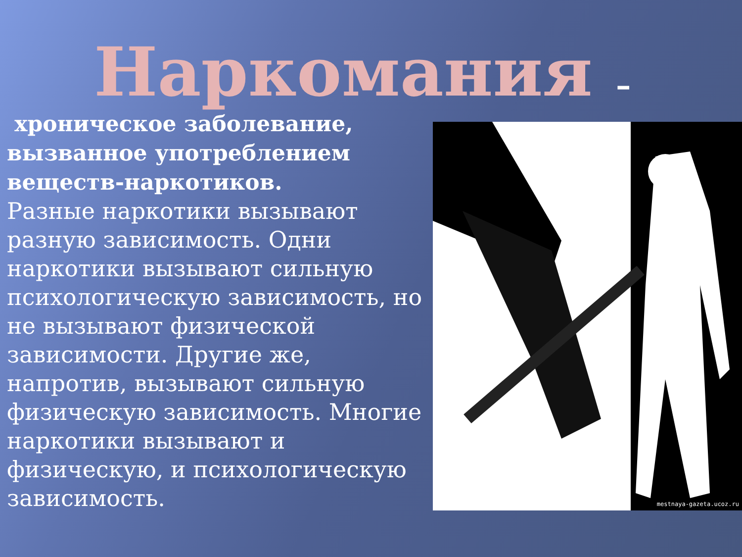Наркомания –
хроническое заболевание, вызванное употреблением веществ-наркотиков.
Разные наркотики вызывают разную зависимость. Одни наркотики вызывают сильную психологическую зависимость, но не вызывают физической зависимости. Другие же, напротив, вызывают сильную физическую зависимость. Многие наркотики вызывают и физическую, и психологическую зависимость.
mestnaya-gazeta.ucoz.ru